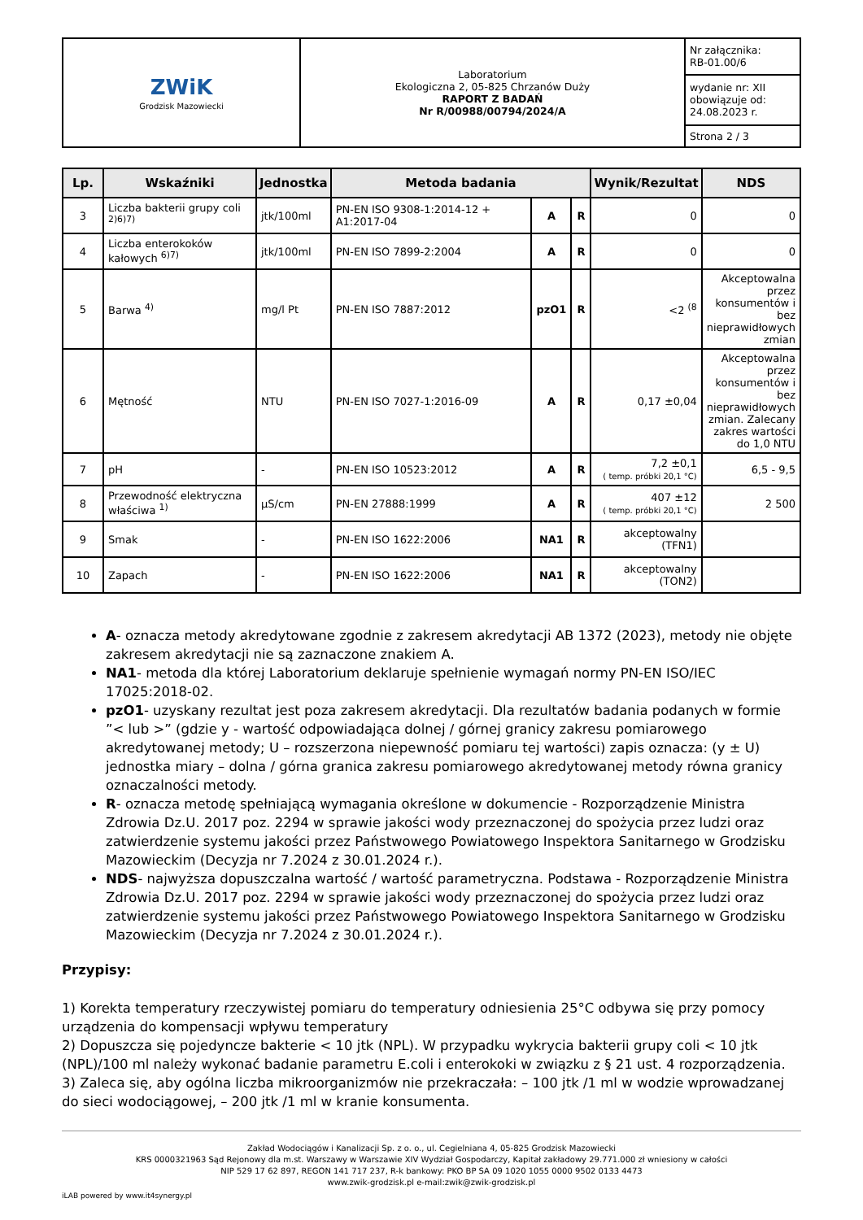| ZWiK Grodzisk Mazowiecki | Laboratorium Ekologiczna 2, 05-825 Chrzanów Duży RAPORT Z BADAŃ Nr R/00988/00794/2024/A | Nr załącznika: RB-01.00/6 |
| | | wydanie nr: XII obowiązuje od: 24.08.2023 r. |
| | | Strona 2 / 3 |
| Lp. | Wskaźniki | Jednostka | Metoda badania | | | Wynik/Rezultat | NDS |
| --- | --- | --- | --- | --- | --- | --- | --- |
| 3 | Liczba bakterii grupy coli <sup>2)6)7)</sup> | jtk/100ml | PN-EN ISO 9308-1:2014-12 + A1:2017-04 | A | R | 0 | 0 |
| 4 | Liczba enterokoków kałowych <sup>6)7)</sup> | jtk/100ml | PN-EN ISO 7899-2:2004 | A | R | 0 | 0 |
| 5 | Barwa <sup>4)</sup> | mg/l Pt | PN-EN ISO 7887:2012 | pzO1 | R | <2 <sup>(8</sup> | Akceptowalna przez konsumentów i bez nieprawidłowych zmian |
| 6 | Mętność | NTU | PN-EN ISO 7027-1:2016-09 | A | R | 0,17 ±0,04 | Akceptowalna przez konsumentów i bez nieprawidłowych zmian. Zalecany zakres wartości do 1,0 NTU |
| 7 | pH | - | PN-EN ISO 10523:2012 | A | R | 7,2 ±0,1 ( temp. próbki 20,1 °C) | 6,5 - 9,5 |
| 8 | Przewodność elektryczna właściwa <sup>1)</sup> | µS/cm | PN-EN 27888:1999 | A | R | 407 ±12 ( temp. próbki 20,1 °C) | 2 500 |
| 9 | Smak | - | PN-EN ISO 1622:2006 | NA1 | R | akceptowalny (TFN1) | |
| 10 | Zapach | - | PN-EN ISO 1622:2006 | NA1 | R | akceptowalny (TON2) | |
A- oznacza metody akredytowane zgodnie z zakresem akredytacji AB 1372 (2023), metody nie objęte zakresem akredytacji nie są zaznaczone znakiem A.
NA1- metoda dla której Laboratorium deklaruje spełnienie wymagań normy PN-EN ISO/IEC 17025:2018-02.
pzO1- uzyskany rezultat jest poza zakresem akredytacji. Dla rezultatów badania podanych w formie ”< lub >” (gdzie y - wartość odpowiadająca dolnej / górnej granicy zakresu pomiarowego akredytowanej metody; U – rozszerzona niepewność pomiaru tej wartości) zapis oznacza: (y ± U) jednostka miary – dolna / górna granica zakresu pomiarowego akredytowanej metody równa granicy oznaczalności metody.
R- oznacza metodę spełniającą wymagania określone w dokumencie - Rozporządzenie Ministra Zdrowia Dz.U. 2017 poz. 2294 w sprawie jakości wody przeznaczonej do spożycia przez ludzi oraz zatwierdzenie systemu jakości przez Państwowego Powiatowego Inspektora Sanitarnego w Grodzisku Mazowieckim (Decyzja nr 7.2024 z 30.01.2024 r.).
NDS- najwyższa dopuszczalna wartość / wartość parametryczna. Podstawa - Rozporządzenie Ministra Zdrowia Dz.U. 2017 poz. 2294 w sprawie jakości wody przeznaczonej do spożycia przez ludzi oraz zatwierdzenie systemu jakości przez Państwowego Powiatowego Inspektora Sanitarnego w Grodzisku Mazowieckim (Decyzja nr 7.2024 z 30.01.2024 r.).
Przypisy:
1) Korekta temperatury rzeczywistej pomiaru do temperatury odniesienia 25°C odbywa się przy pomocy urządzenia do kompensacji wpływu temperatury
2) Dopuszcza się pojedyncze bakterie < 10 jtk (NPL). W przypadku wykrycia bakterii grupy coli < 10 jtk (NPL)/100 ml należy wykonać badanie parametru E.coli i enterokoki w związku z § 21 ust. 4 rozporządzenia.
3) Zaleca się, aby ogólna liczba mikroorganizmów nie przekraczała: – 100 jtk /1 ml w wodzie wprowadzanej do sieci wodociągowej, – 200 jtk /1 ml w kranie konsumenta.
Zakład Wodociągów i Kanalizacji Sp. z o. o., ul. Cegielniana 4, 05-825 Grodzisk Mazowiecki
KRS 0000321963 Sąd Rejonowy dla m.st. Warszawy w Warszawie XIV Wydział Gospodarczy, Kapitał zakładowy 29.771.000 zł wniesiony w całości
NIP 529 17 62 897, REGON 141 717 237, R-k bankowy: PKO BP SA 09 1020 1055 0000 9502 0133 4473
www.zwik-grodzisk.pl e-mail:zwik@zwik-grodzisk.pl
iLAB powered by www.it4synergy.pl